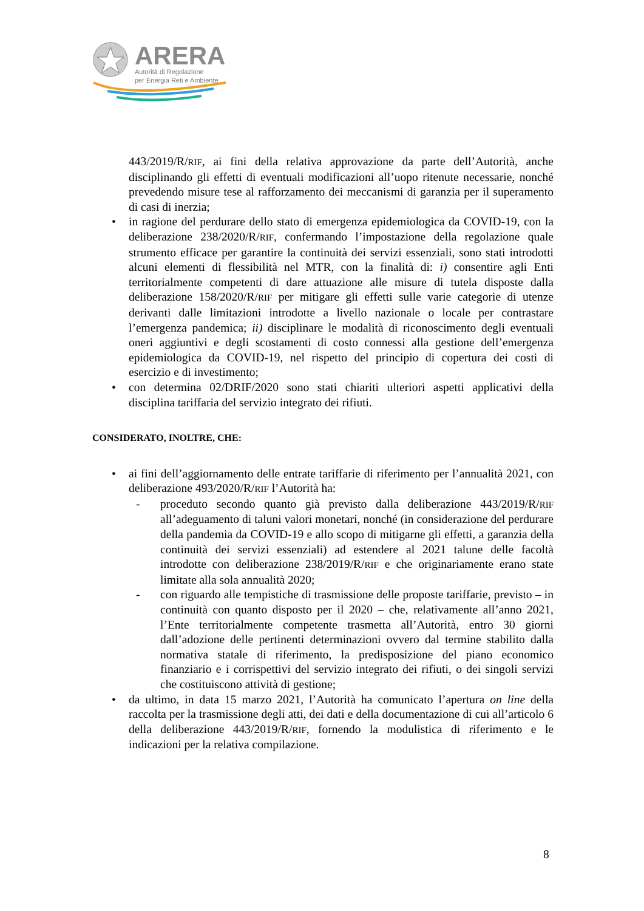ARERA
Autorità di Regolazione
per Energia Reti e Ambiente
443/2019/R/RIF, ai fini della relativa approvazione da parte dell’Autorità, anche disciplinando gli effetti di eventuali modificazioni all’uopo ritenute necessarie, nonché prevedendo misure tese al rafforzamento dei meccanismi di garanzia per il superamento di casi di inerzia;
• in ragione del perdurare dello stato di emergenza epidemiologica da COVID-19, con la deliberazione 238/2020/R/RIF, confermando l’impostazione della regolazione quale strumento efficace per garantire la continuità dei servizi essenziali, sono stati introdotti alcuni elementi di flessibilità nel MTR, con la finalità di: i) consentire agli Enti territorialmente competenti di dare attuazione alle misure di tutela disposte dalla deliberazione 158/2020/R/RIF per mitigare gli effetti sulle varie categorie di utenze derivanti dalle limitazioni introdotte a livello nazionale o locale per contrastare l’emergenza pandemica; ii) disciplinare le modalità di riconoscimento degli eventuali oneri aggiuntivi e degli scostamenti di costo connessi alla gestione dell’emergenza epidemiologica da COVID-19, nel rispetto del principio di copertura dei costi di esercizio e di investimento;
• con determina 02/DRIF/2020 sono stati chiariti ulteriori aspetti applicativi della disciplina tariffaria del servizio integrato dei rifiuti.
CONSIDERATO, INOLTRE, CHE:
• ai fini dell’aggiornamento delle entrate tariffarie di riferimento per l’annualità 2021, con deliberazione 493/2020/R/RIF l’Autorità ha:
- proceduto secondo quanto già previsto dalla deliberazione 443/2019/R/RIF all’adeguamento di taluni valori monetari, nonché (in considerazione del perdurare della pandemia da COVID-19 e allo scopo di mitigarne gli effetti, a garanzia della continuità dei servizi essenziali) ad estendere al 2021 talune delle facoltà introdotte con deliberazione 238/2019/R/RIF e che originariamente erano state limitate alla sola annualità 2020;
- con riguardo alle tempistiche di trasmissione delle proposte tariffarie, previsto – in continuità con quanto disposto per il 2020 – che, relativamente all’anno 2021, l’Ente territorialmente competente trasmetta all’Autorità, entro 30 giorni dall’adozione delle pertinenti determinazioni ovvero dal termine stabilito dalla normativa statale di riferimento, la predisposizione del piano economico finanziario e i corrispettivi del servizio integrato dei rifiuti, o dei singoli servizi che costituiscono attività di gestione;
• da ultimo, in data 15 marzo 2021, l’Autorità ha comunicato l’apertura on line della raccolta per la trasmissione degli atti, dei dati e della documentazione di cui all’articolo 6 della deliberazione 443/2019/R/RIF, fornendo la modulistica di riferimento e le indicazioni per la relativa compilazione.
8